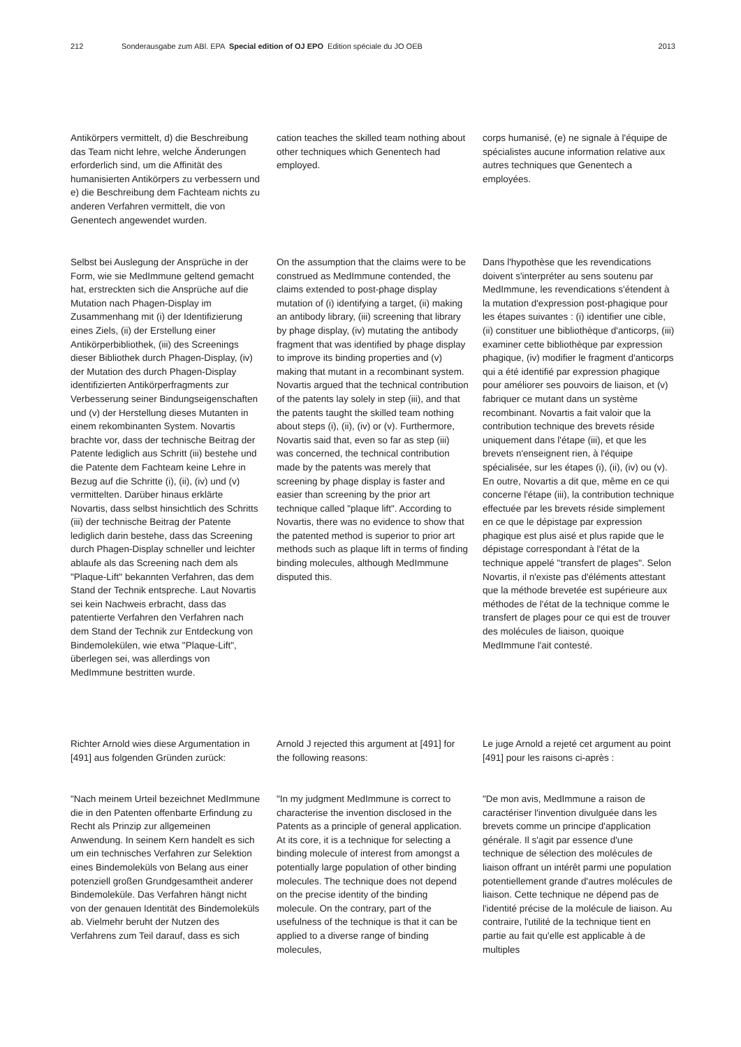212 Sonderausgabe zum ABl. EPA Special edition of OJ EPO Edition spéciale du JO OEB 2013
Antikörpers vermittelt, d) die Beschreibung das Team nicht lehre, welche Änderungen erforderlich sind, um die Affinität des humanisierten Antikörpers zu verbessern und e) die Beschreibung dem Fachteam nichts zu anderen Verfahren vermittelt, die von Genentech angewendet wurden.
cation teaches the skilled team nothing about other techniques which Genentech had employed.
corps humanisé, (e) ne signale à l'équipe de spécialistes aucune information relative aux autres techniques que Genentech a employées.
Selbst bei Auslegung der Ansprüche in der Form, wie sie MedImmune geltend gemacht hat, erstreckten sich die Ansprüche auf die Mutation nach Phagen-Display im Zusammenhang mit (i) der Identifizierung eines Ziels, (ii) der Erstellung einer Antikörperbibliothek, (iii) des Screenings dieser Bibliothek durch Phagen-Display, (iv) der Mutation des durch Phagen-Display identifizierten Antikörperfragments zur Verbesserung seiner Bindungseigenschaften und (v) der Herstellung dieses Mutanten in einem rekombinanten System. Novartis brachte vor, dass der technische Beitrag der Patente lediglich aus Schritt (iii) bestehe und die Patente dem Fachteam keine Lehre in Bezug auf die Schritte (i), (ii), (iv) und (v) vermittelten. Darüber hinaus erklärte Novartis, dass selbst hinsichtlich des Schritts (iii) der technische Beitrag der Patente lediglich darin bestehe, dass das Screening durch Phagen-Display schneller und leichter ablaufe als das Screening nach dem als "Plaque-Lift" bekannten Verfahren, das dem Stand der Technik entspreche. Laut Novartis sei kein Nachweis erbracht, dass das patentierte Verfahren den Verfahren nach dem Stand der Technik zur Entdeckung von Bindemolekülen, wie etwa "Plaque-Lift", überlegen sei, was allerdings von MedImmune bestritten wurde.
On the assumption that the claims were to be construed as MedImmune contended, the claims extended to post-phage display mutation of (i) identifying a target, (ii) making an antibody library, (iii) screening that library by phage display, (iv) mutating the antibody fragment that was identified by phage display to improve its binding properties and (v) making that mutant in a recombinant system. Novartis argued that the technical contribution of the patents lay solely in step (iii), and that the patents taught the skilled team nothing about steps (i), (ii), (iv) or (v). Furthermore, Novartis said that, even so far as step (iii) was concerned, the technical contribution made by the patents was merely that screening by phage display is faster and easier than screening by the prior art technique called "plaque lift". According to Novartis, there was no evidence to show that the patented method is superior to prior art methods such as plaque lift in terms of finding binding molecules, although MedImmune disputed this.
Dans l'hypothèse que les revendications doivent s'interpréter au sens soutenu par MedImmune, les revendications s'étendent à la mutation d'expression post-phagique pour les étapes suivantes : (i) identifier une cible, (ii) constituer une bibliothèque d'anticorps, (iii) examiner cette bibliothèque par expression phagique, (iv) modifier le fragment d'anticorps qui a été identifié par expression phagique pour améliorer ses pouvoirs de liaison, et (v) fabriquer ce mutant dans un système recombinant. Novartis a fait valoir que la contribution technique des brevets réside uniquement dans l'étape (iii), et que les brevets n'enseignent rien, à l'équipe spécialisée, sur les étapes (i), (ii), (iv) ou (v). En outre, Novartis a dit que, même en ce qui concerne l'étape (iii), la contribution technique effectuée par les brevets réside simplement en ce que le dépistage par expression phagique est plus aisé et plus rapide que le dépistage correspondant à l'état de la technique appelé "transfert de plages". Selon Novartis, il n'existe pas d'éléments attestant que la méthode brevetée est supérieure aux méthodes de l'état de la technique comme le transfert de plages pour ce qui est de trouver des molécules de liaison, quoique MedImmune l'ait contesté.
Richter Arnold wies diese Argumentation in [491] aus folgenden Gründen zurück:
Arnold J rejected this argument at [491] for the following reasons:
Le juge Arnold a rejeté cet argument au point [491] pour les raisons ci-après :
"Nach meinem Urteil bezeichnet MedImmune die in den Patenten offenbarte Erfindung zu Recht als Prinzip zur allgemeinen Anwendung. In seinem Kern handelt es sich um ein technisches Verfahren zur Selektion eines Bindemoleküls von Belang aus einer potenziell großen Grundgesamtheit anderer Bindemoleküle. Das Verfahren hängt nicht von der genauen Identität des Bindemoleküls ab. Vielmehr beruht der Nutzen des Verfahrens zum Teil darauf, dass es sich
"In my judgment MedImmune is correct to characterise the invention disclosed in the Patents as a principle of general application. At its core, it is a technique for selecting a binding molecule of interest from amongst a potentially large population of other binding molecules. The technique does not depend on the precise identity of the binding molecule. On the contrary, part of the usefulness of the technique is that it can be applied to a diverse range of binding molecules,
"De mon avis, MedImmune a raison de caractériser l'invention divulguée dans les brevets comme un principe d'application générale. Il s'agit par essence d'une technique de sélection des molécules de liaison offrant un intérêt parmi une population potentiellement grande d'autres molécules de liaison. Cette technique ne dépend pas de l'identité précise de la molécule de liaison. Au contraire, l'utilité de la technique tient en partie au fait qu'elle est applicable à de multiples